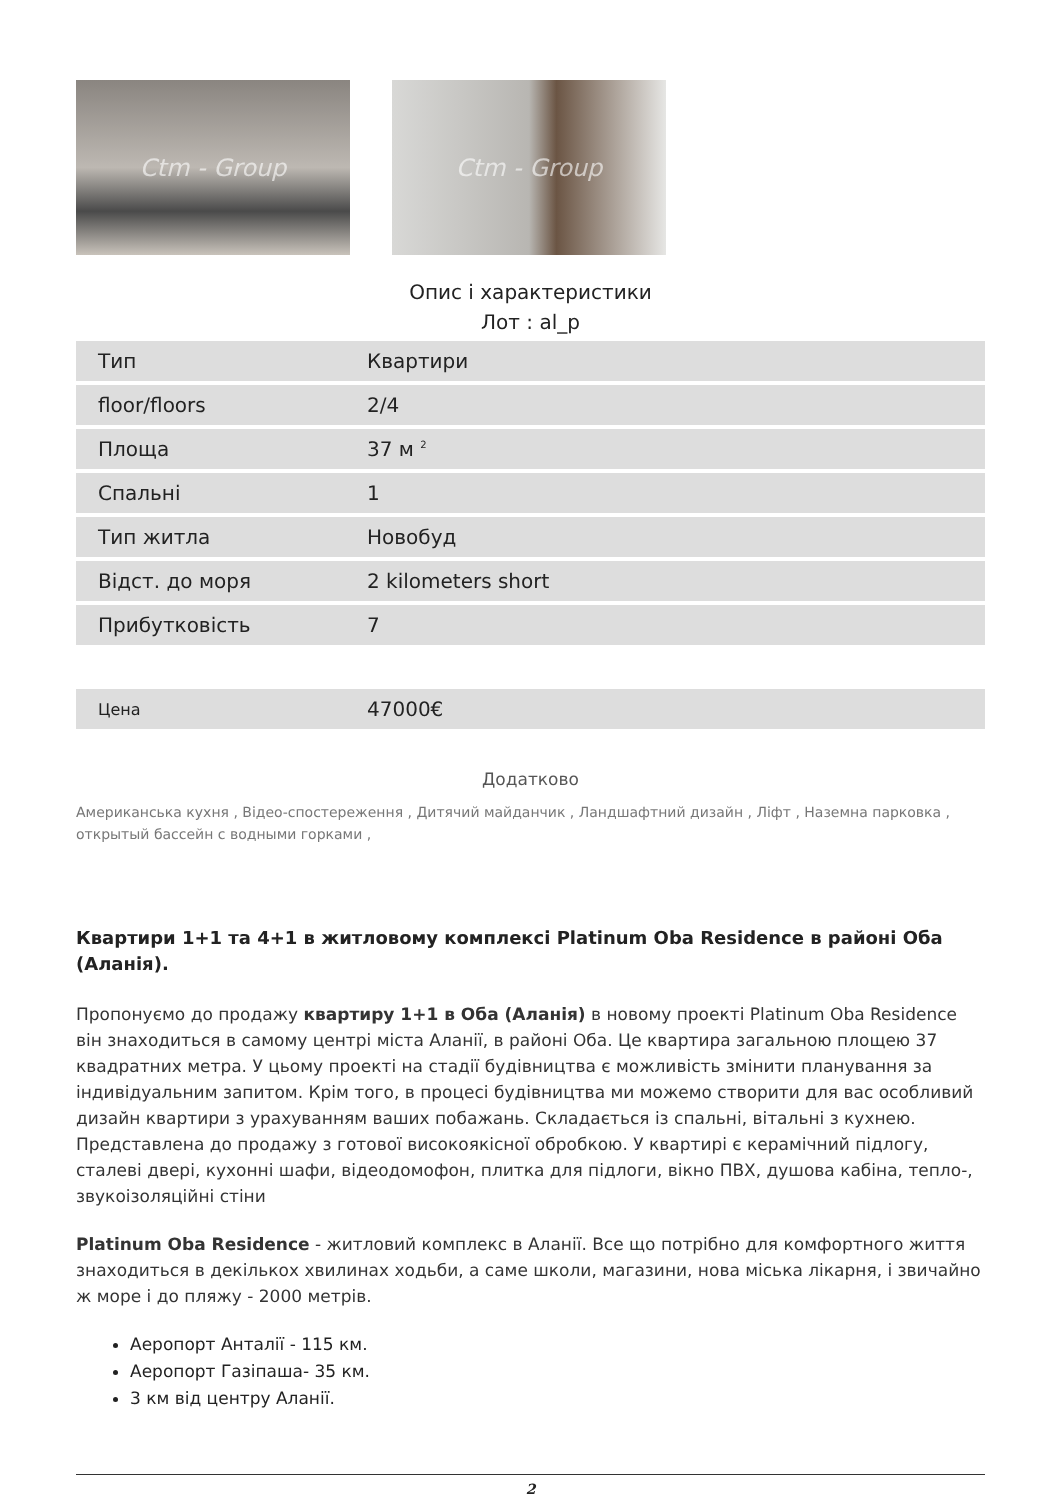Ctm - Group Ctm - Group
Опис і характеристики
Лот : al_p
| Тип | Квартири |
| floor/floors | 2/4 |
| Площа | 37 м <sup>2</sup> |
| Спальні | 1 |
| Тип житла | Новобуд |
| Відст. до моря | 2 kilometers short |
| Прибутковість | 7 |
| Цена | 47000€ |
Додатково
Американська кухня , Відео-спостереження , Дитячий майданчик , Ландшафтний дизайн , Ліфт , Наземна парковка , открытый бассейн с водными горками ,
Квартири 1+1 та 4+1 в житловому комплексі Platinum Oba Residence в районі Оба (Аланія).
Пропонуємо до продажу квартиру 1+1 в Оба (Аланія) в новому проекті Platinum Oba Residence він знаходиться в самому центрі міста Аланії, в районі Оба. Це квартира загальною площею 37 квадратних метра. У цьому проекті на стадії будівництва є можливість змінити планування за індивідуальним запитом. Крім того, в процесі будівництва ми можемо створити для вас особливий дизайн квартири з урахуванням ваших побажань. Складається із спальні, вітальні з кухнею. Представлена до продажу з готової високоякісної обробкою. У квартирі є керамічний підлогу, сталеві двері, кухонні шафи, відеодомофон, плитка для підлоги, вікно ПВХ, душова кабіна, тепло-, звукоізоляційні стіни
Platinum Oba Residence - житловий комплекс в Аланії. Все що потрібно для комфортного життя знаходиться в декількох хвилинах ходьби, а саме школи, магазини, нова міська лікарня, і звичайно ж море і до пляжу - 2000 метрів.
Аеропорт Анталії - 115 км.
Аеропорт Газіпаша- 35 км.
3 км від центру Аланії.
2